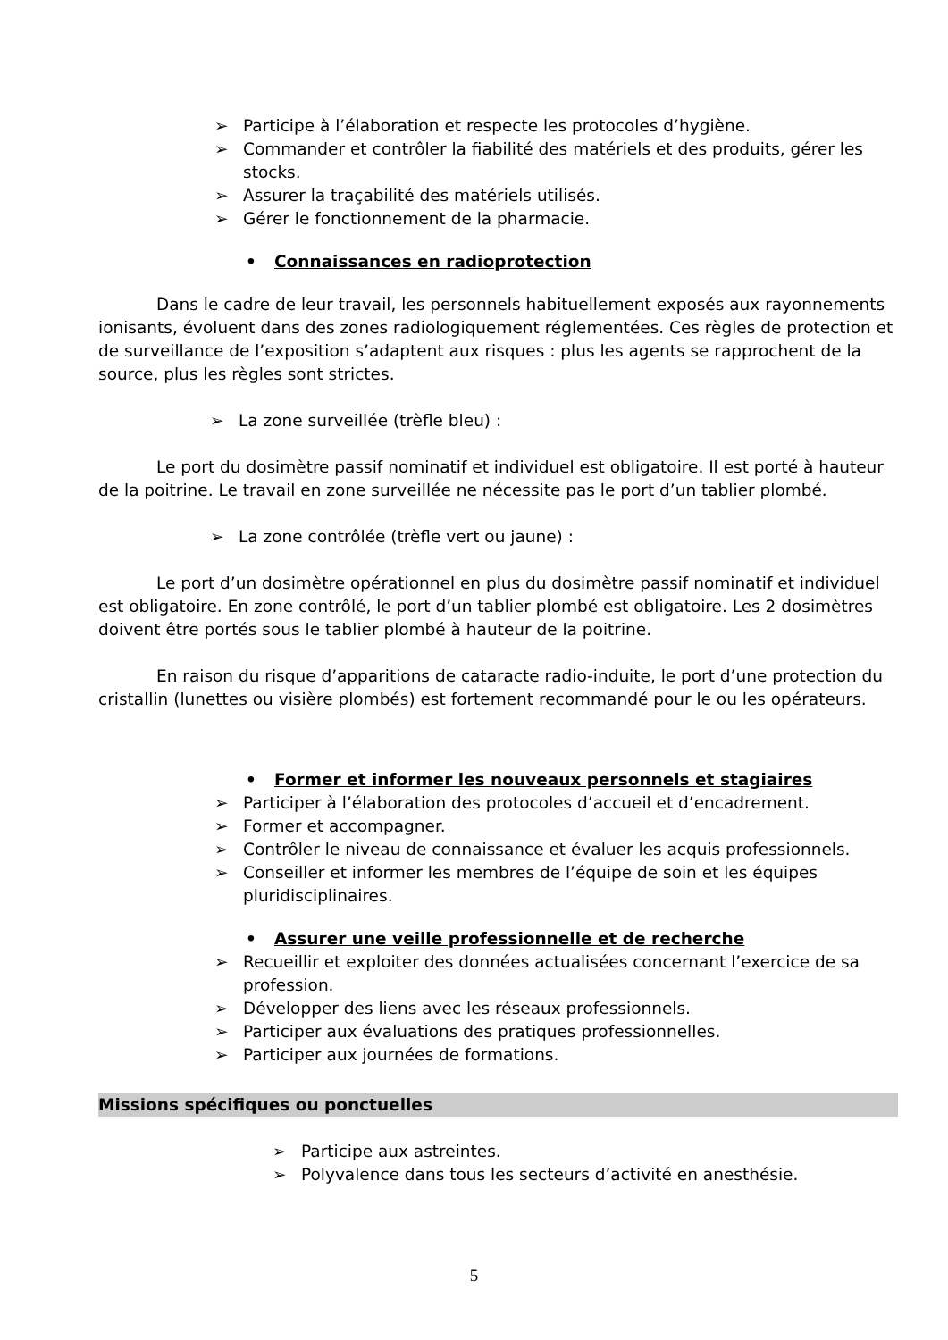➢ Participe à l’élaboration et respecte les protocoles d’hygiène.
➢ Commander et contrôler la fiabilité des matériels et des produits, gérer les stocks.
➢ Assurer la traçabilité des matériels utilisés.
➢ Gérer le fonctionnement de la pharmacie.
• Connaissances en radioprotection
Dans le cadre de leur travail, les personnels habituellement exposés aux rayonnements ionisants, évoluent dans des zones radiologiquement réglementées. Ces règles de protection et de surveillance de l’exposition s’adaptent aux risques : plus les agents se rapprochent de la source, plus les règles sont strictes.
➢ La zone surveillée (trèfle bleu) :
Le port du dosimètre passif nominatif et individuel est obligatoire. Il est porté à hauteur de la poitrine. Le travail en zone surveillée ne nécessite pas le port d’un tablier plombé.
➢ La zone contrôlée (trèfle vert ou jaune) :
Le port d’un dosimètre opérationnel en plus du dosimètre passif nominatif et individuel est obligatoire. En zone contrôlé, le port d’un tablier plombé est obligatoire. Les 2 dosimètres doivent être portés sous le tablier plombé à hauteur de la poitrine.
En raison du risque d’apparitions de cataracte radio-induite, le port d’une protection du cristallin (lunettes ou visière plombés) est fortement recommandé pour le ou les opérateurs.
• Former et informer les nouveaux personnels et stagiaires
➢ Participer à l’élaboration des protocoles d’accueil et d’encadrement.
➢ Former et accompagner.
➢ Contrôler le niveau de connaissance et évaluer les acquis professionnels.
➢ Conseiller et informer les membres de l’équipe de soin et les équipes pluridisciplinaires.
• Assurer une veille professionnelle et de recherche
➢ Recueillir et exploiter des données actualisées concernant l’exercice de sa profession.
➢ Développer des liens avec les réseaux professionnels.
➢ Participer aux évaluations des pratiques professionnelles.
➢ Participer aux journées de formations.
Missions spécifiques ou ponctuelles
➢ Participe aux astreintes.
➢ Polyvalence dans tous les secteurs d’activité en anesthésie.
5